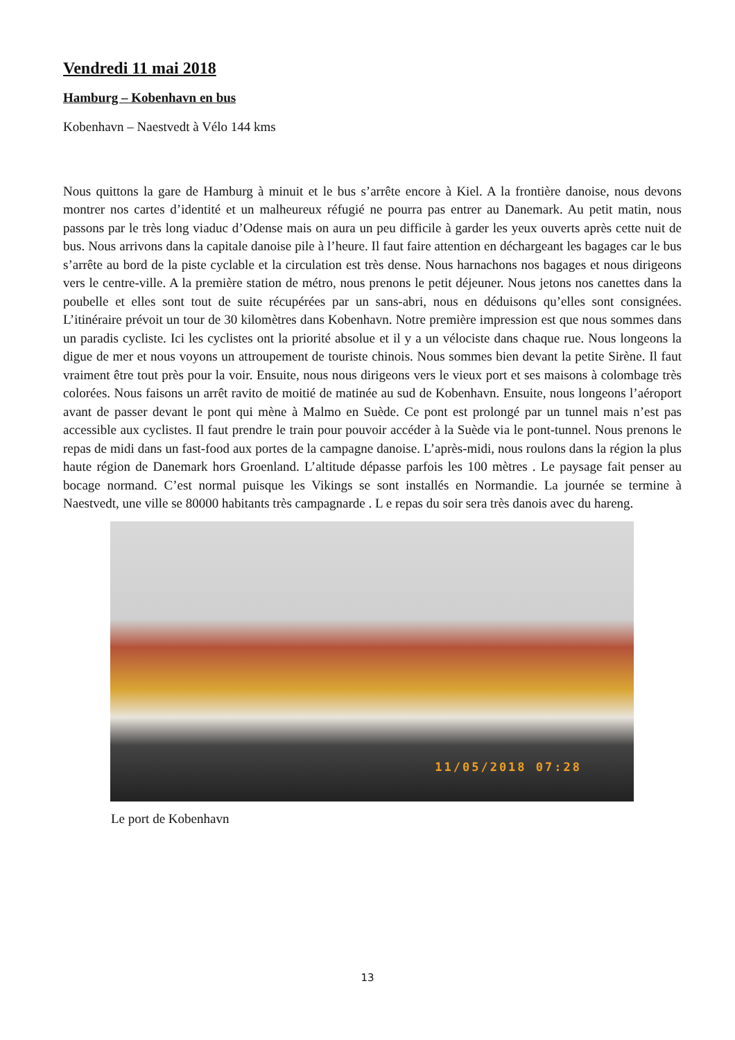Vendredi 11 mai 2018
Hamburg – Kobenhavn en bus
Kobenhavn – Naestvedt à Vélo 144 kms
Nous quittons la gare de Hamburg à minuit et le bus s’arrête encore à Kiel. A la frontière danoise, nous devons montrer nos cartes d’identité et un malheureux réfugié ne pourra pas entrer au Danemark. Au petit matin, nous passons par le très long viaduc d’Odense mais on aura un peu difficile à garder les yeux ouverts après cette nuit de bus. Nous arrivons dans la capitale danoise pile à l’heure. Il faut faire attention en déchargeant les bagages car le bus s’arrête au bord de la piste cyclable et la circulation est très dense. Nous harnachons nos bagages et nous dirigeons vers le centre-ville. A la première station de métro, nous prenons le petit déjeuner. Nous jetons nos canettes dans la poubelle et elles sont tout de suite récupérées par un sans-abri, nous en déduisons qu’elles sont consignées. L’itinéraire prévoit un tour de 30 kilomètres dans Kobenhavn. Notre première impression est que nous sommes dans un paradis cycliste. Ici les cyclistes ont la priorité absolue et il y a un vélociste dans chaque rue. Nous longeons la digue de mer et nous voyons un attroupement de touriste chinois. Nous sommes bien devant la petite Sirène. Il faut vraiment être tout près pour la voir. Ensuite, nous nous dirigeons vers le vieux port et ses maisons à colombage très colorées. Nous faisons un arrêt ravito de moitié de matinée au sud de Kobenhavn. Ensuite, nous longeons l’aéroport avant de passer devant le pont qui mène à Malmo en Suède. Ce pont est prolongé par un tunnel mais n’est pas accessible aux cyclistes. Il faut prendre le train pour pouvoir accéder à la Suède via le pont-tunnel. Nous prenons le repas de midi dans un fast-food aux portes de la campagne danoise. L’après-midi, nous roulons dans la région la plus haute région de Danemark hors Groenland. L’altitude dépasse parfois les 100 mètres . Le paysage fait penser au bocage normand. C’est normal puisque les Vikings se sont installés en Normandie. La journée se termine à Naestvedt, une ville se 80000 habitants très campagnarde . L e repas du soir sera très danois avec du hareng.
11/05/2018 07:28
Le port de Kobenhavn
13